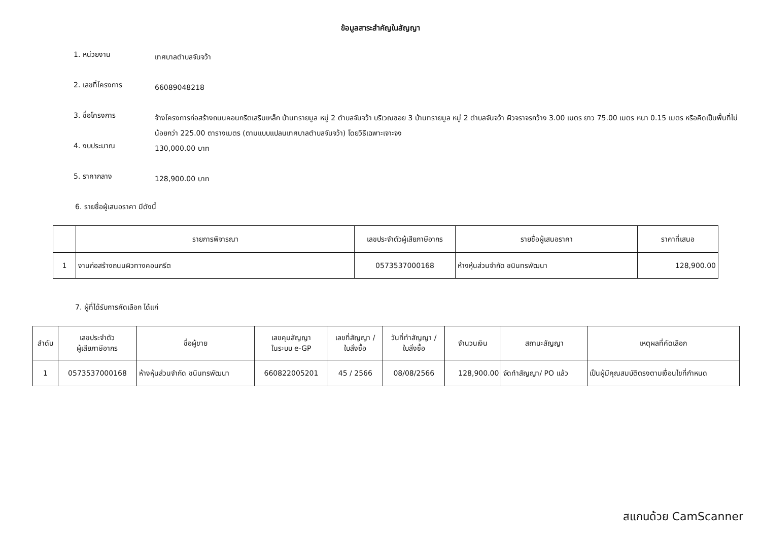ข้อมูลสาระสำคัญในสัญญา
1. หน่วยงาน
เทศบาลตำบลจันจว้า
2. เลขที่โครงการ
66089048218
3. ชื่อโครงการ
จ้างโครงการก่อสร้างถนนคอนกรีตเสริมเหล็ก บ้านทรายมูล หมู่ 2 ตำบลจันจว้า บริเวณซอย 3 บ้านทรายมูล หมู่ 2 ตำบลจันจว้า ผิวจราจรกว้าง 3.00 เมตร ยาว 75.00 เมตร หนา 0.15 เมตร หรือคิดเป็นพื้นที่ไม่น้อยกว่า 225.00 ตารางเมตร (ตามแบบแปลนเทศบาลตำบลจันจว้า) โดยวิธีเฉพาะเจาะจง
4. งบประมาณ
130,000.00 บาท
5. ราคากลาง
128,900.00 บาท
6. รายชื่อผู้เสนอราคา มีดังนี้
| | รายการพิจารณา | เลขประจำตัวผู้เสียภาษีอากร | รายชื่อผู้เสนอราคา | ราคาที่เสนอ |
| --- | --- | --- | --- | --- |
| 1 | งานก่อสร้างถนนผิวทางคอนกรีต | 0573537000168 | ห้างหุ้นส่วนจำกัด ชนินทรพัฒนา | 128,900.00 |
7. ผู้ที่ได้รับการคัดเลือก ได้แก่
| ลำดับ | เลขประจำตัว ผู้เสียภาษีอากร | ชื่อผู้ขาย | เลขคุมสัญญา ในระบบ e-GP | เลขที่สัญญา / ใบสั่งซื้อ | วันที่ทำสัญญา / ใบสั่งซื้อ | จำนวนเงิน | สถานะสัญญา | เหตุผลที่คัดเลือก |
| --- | --- | --- | --- | --- | --- | --- | --- | --- |
| 1 | 0573537000168 | ห้างหุ้นส่วนจำกัด ชนินทรพัฒนา | 660822005201 | 45 / 2566 | 08/08/2566 | 128,900.00 | จัดทำสัญญา/ PO แล้ว | เป็นผู้มีคุณสมบัติตรงตามเงื่อนไขที่กำหนด |
สแกนด้วย CamScanner